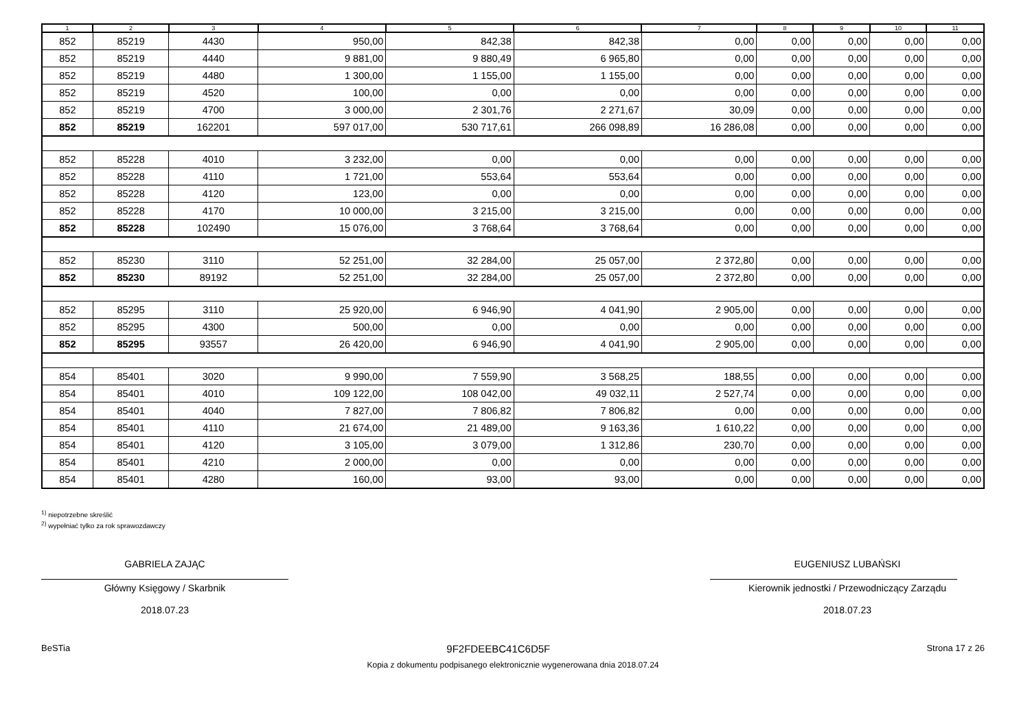| 1 | 2 | 3 | 4 | 5 | 6 | 7 | 8 | 9 | 10 | 11 |
| --- | --- | --- | --- | --- | --- | --- | --- | --- | --- | --- |
| 852 | 85219 | 4430 | 950,00 | 842,38 | 842,38 | 0,00 | 0,00 | 0,00 | 0,00 | 0,00 |
| 852 | 85219 | 4440 | 9 881,00 | 9 880,49 | 6 965,80 | 0,00 | 0,00 | 0,00 | 0,00 | 0,00 |
| 852 | 85219 | 4480 | 1 300,00 | 1 155,00 | 1 155,00 | 0,00 | 0,00 | 0,00 | 0,00 | 0,00 |
| 852 | 85219 | 4520 | 100,00 | 0,00 | 0,00 | 0,00 | 0,00 | 0,00 | 0,00 | 0,00 |
| 852 | 85219 | 4700 | 3 000,00 | 2 301,76 | 2 271,67 | 30,09 | 0,00 | 0,00 | 0,00 | 0,00 |
| 852 | 85219 | 162201 | 597 017,00 | 530 717,61 | 266 098,89 | 16 286,08 | 0,00 | 0,00 | 0,00 | 0,00 |
| 852 | 85228 | 4010 | 3 232,00 | 0,00 | 0,00 | 0,00 | 0,00 | 0,00 | 0,00 | 0,00 |
| 852 | 85228 | 4110 | 1 721,00 | 553,64 | 553,64 | 0,00 | 0,00 | 0,00 | 0,00 | 0,00 |
| 852 | 85228 | 4120 | 123,00 | 0,00 | 0,00 | 0,00 | 0,00 | 0,00 | 0,00 | 0,00 |
| 852 | 85228 | 4170 | 10 000,00 | 3 215,00 | 3 215,00 | 0,00 | 0,00 | 0,00 | 0,00 | 0,00 |
| 852 | 85228 | 102490 | 15 076,00 | 3 768,64 | 3 768,64 | 0,00 | 0,00 | 0,00 | 0,00 | 0,00 |
| 852 | 85230 | 3110 | 52 251,00 | 32 284,00 | 25 057,00 | 2 372,80 | 0,00 | 0,00 | 0,00 | 0,00 |
| 852 | 85230 | 89192 | 52 251,00 | 32 284,00 | 25 057,00 | 2 372,80 | 0,00 | 0,00 | 0,00 | 0,00 |
| 852 | 85295 | 3110 | 25 920,00 | 6 946,90 | 4 041,90 | 2 905,00 | 0,00 | 0,00 | 0,00 | 0,00 |
| 852 | 85295 | 4300 | 500,00 | 0,00 | 0,00 | 0,00 | 0,00 | 0,00 | 0,00 | 0,00 |
| 852 | 85295 | 93557 | 26 420,00 | 6 946,90 | 4 041,90 | 2 905,00 | 0,00 | 0,00 | 0,00 | 0,00 |
| 854 | 85401 | 3020 | 9 990,00 | 7 559,90 | 3 568,25 | 188,55 | 0,00 | 0,00 | 0,00 | 0,00 |
| 854 | 85401 | 4010 | 109 122,00 | 108 042,00 | 49 032,11 | 2 527,74 | 0,00 | 0,00 | 0,00 | 0,00 |
| 854 | 85401 | 4040 | 7 827,00 | 7 806,82 | 7 806,82 | 0,00 | 0,00 | 0,00 | 0,00 | 0,00 |
| 854 | 85401 | 4110 | 21 674,00 | 21 489,00 | 9 163,36 | 1 610,22 | 0,00 | 0,00 | 0,00 | 0,00 |
| 854 | 85401 | 4120 | 3 105,00 | 3 079,00 | 1 312,86 | 230,70 | 0,00 | 0,00 | 0,00 | 0,00 |
| 854 | 85401 | 4210 | 2 000,00 | 0,00 | 0,00 | 0,00 | 0,00 | 0,00 | 0,00 | 0,00 |
| 854 | 85401 | 4280 | 160,00 | 93,00 | 93,00 | 0,00 | 0,00 | 0,00 | 0,00 | 0,00 |
<sup>1)</sup> niepotrzebne skreślić
<sup>2)</sup> wypełniać tylko za rok sprawozdawczy
GABRIELA ZAJĄC
Główny Księgowy / Skarbnik
2018.07.23
EUGENIUSZ LUBAŃSKI
Kierownik jednostki / Przewodniczący Zarządu
2018.07.23
BeSTia 9F2FDEEBC41C6D5F Strona 17 z 26
Kopia z dokumentu podpisanego elektronicznie wygenerowana dnia 2018.07.24